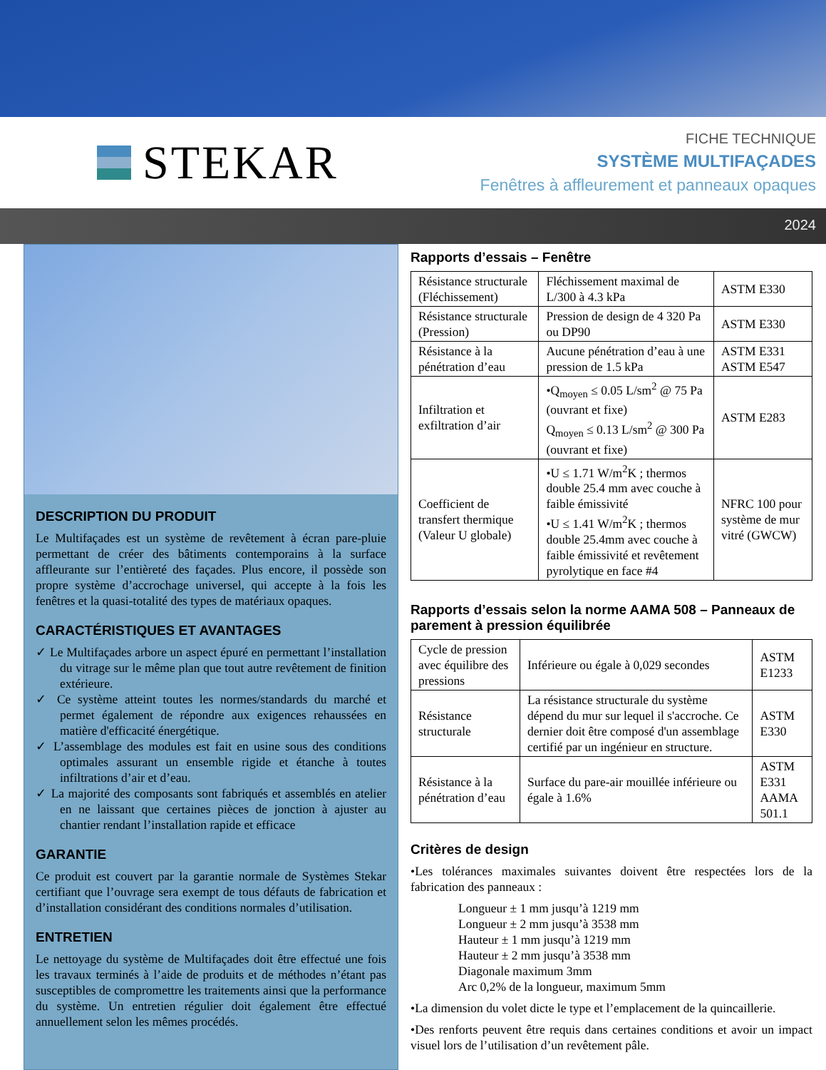STEKAR
FICHE TECHNIQUE
SYSTÈME MULTIFAÇADES
Fenêtres à affleurement et panneaux opaques
2024
DESCRIPTION DU PRODUIT
Le Multifaçades est un système de revêtement à écran pare-pluie permettant de créer des bâtiments contemporains à la surface affleurante sur l’entièreté des façades. Plus encore, il possède son propre système d’accrochage universel, qui accepte à la fois les fenêtres et la quasi-totalité des types de matériaux opaques.
CARACTÉRISTIQUES ET AVANTAGES
✓ Le Multifaçades arbore un aspect épuré en permettant l’installation du vitrage sur le même plan que tout autre revêtement de finition extérieure.
✓ Ce système atteint toutes les normes/standards du marché et permet également de répondre aux exigences rehaussées en matière d'efficacité énergétique.
✓ L’assemblage des modules est fait en usine sous des conditions optimales assurant un ensemble rigide et étanche à toutes infiltrations d’air et d’eau.
✓ La majorité des composants sont fabriqués et assemblés en atelier en ne laissant que certaines pièces de jonction à ajuster au chantier rendant l’installation rapide et efficace
GARANTIE
Ce produit est couvert par la garantie normale de Systèmes Stekar certifiant que l’ouvrage sera exempt de tous défauts de fabrication et d’installation considérant des conditions normales d’utilisation.
ENTRETIEN
Le nettoyage du système de Multifaçades doit être effectué une fois les travaux terminés à l’aide de produits et de méthodes n’étant pas susceptibles de compromettre les traitements ainsi que la performance du système. Un entretien régulier doit également être effectué annuellement selon les mêmes procédés.
Rapports d’essais – Fenêtre
| Résistance structurale (Fléchissement) | Fléchissement maximal de L/300 à 4.3 kPa | ASTM E330 |
| Résistance structurale (Pression) | Pression de design de 4 320 Pa ou DP90 | ASTM E330 |
| Résistance à la pénétration d’eau | Aucune pénétration d’eau à une pression de 1.5 kPa | ASTM E331 ASTM E547 |
| Infiltration et exfiltration d’air | •Q<sub>moyen</sub> ≤ 0.05 L/sm<sup>2</sup> @ 75 Pa (ouvrant et fixe) Q<sub>moyen</sub> ≤ 0.13 L/sm<sup>2</sup> @ 300 Pa (ouvrant et fixe) | ASTM E283 |
| Coefficient de transfert thermique (Valeur U globale) | •U ≤ 1.71 W/m<sup>2</sup>K ; thermos double 25.4 mm avec couche à faible émissivité •U ≤ 1.41 W/m<sup>2</sup>K ; thermos double 25.4mm avec couche à faible émissivité et revêtement pyrolytique en face #4 | NFRC 100 pour système de mur vitré (GWCW) |
Rapports d’essais selon la norme AAMA 508 – Panneaux de parement à pression équilibrée
| Cycle de pression avec équilibre des pressions | Inférieure ou égale à 0,029 secondes | ASTM E1233 |
| Résistance structurale | La résistance structurale du système dépend du mur sur lequel il s'accroche. Ce dernier doit être composé d'un assemblage certifié par un ingénieur en structure. | ASTM E330 |
| Résistance à la pénétration d’eau | Surface du pare-air mouillée inférieure ou égale à 1.6% | ASTM E331 AAMA 501.1 |
Critères de design
•Les tolérances maximales suivantes doivent être respectées lors de la fabrication des panneaux :
Longueur ± 1 mm jusqu’à 1219 mm
Longueur ± 2 mm jusqu’à 3538 mm
Hauteur ± 1 mm jusqu’à 1219 mm
Hauteur ± 2 mm jusqu’à 3538 mm
Diagonale maximum 3mm
Arc 0,2% de la longueur, maximum 5mm
•La dimension du volet dicte le type et l’emplacement de la quincaillerie.
•Des renforts peuvent être requis dans certaines conditions et avoir un impact visuel lors de l’utilisation d’un revêtement pâle.